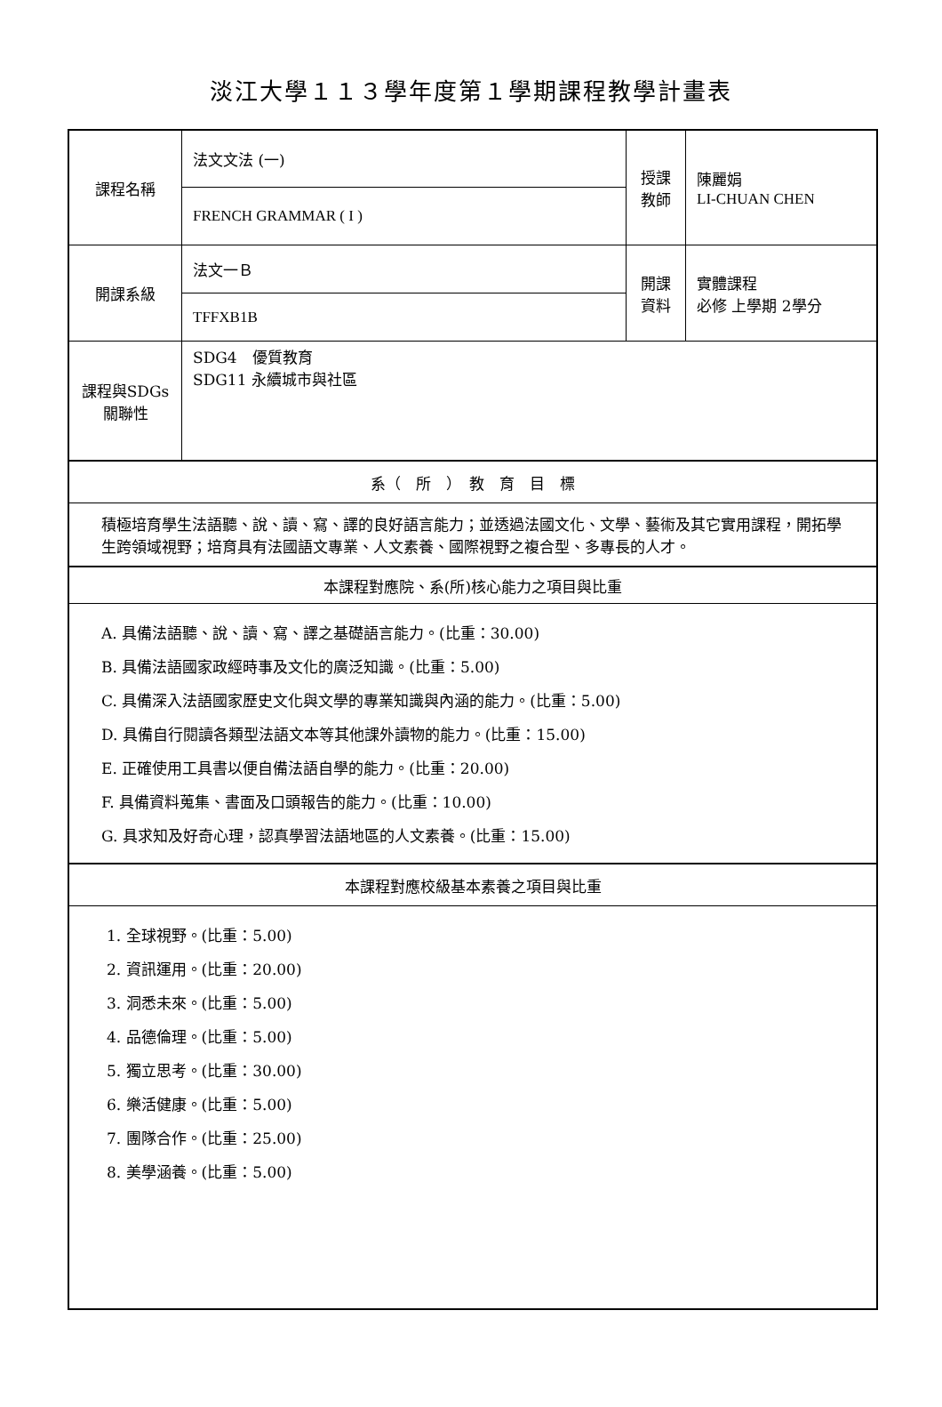淡江大學１１３學年度第１學期課程教學計畫表
| 課程名稱 | 法文文法 (一) | 授課 教師 | 陳麗娟 LI-CHUAN CHEN |
| | FRENCH GRAMMAR ( I ) | | |
| 開課系級 | 法文一Ｂ | 開課 資料 | 實體課程 必修 上學期 2學分 |
| | TFFXB1B | | |
| 課程與SDGs 關聯性 | SDG4 優質教育 SDG11 永續城市與社區 | | |
| 系（ 所 ） 教 育 目 標 | | | |
| 積極培育學生法語聽、說、讀、寫、譯的良好語言能力；並透過法國文化、文學、藝術及其它實用課程，開拓學生跨領域視野；培育具有法國語文專業、人文素養、國際視野之複合型、多專長的人才。 | | | |
| 本課程對應院、系(所)核心能力之項目與比重 | | | |
| A. 具備法語聽、說、讀、寫、譯之基礎語言能力。(比重：30.00) B. 具備法語國家政經時事及文化的廣泛知識。(比重：5.00) C. 具備深入法語國家歷史文化與文學的專業知識與內涵的能力。(比重：5.00) D. 具備自行閱讀各類型法語文本等其他課外讀物的能力。(比重：15.00) E. 正確使用工具書以便自備法語自學的能力。(比重：20.00) F. 具備資料蒐集、書面及口頭報告的能力。(比重：10.00) G. 具求知及好奇心理，認真學習法語地區的人文素養。(比重：15.00) | | | |
| 本課程對應校級基本素養之項目與比重 | | | |
| 1. 全球視野。(比重：5.00) 2. 資訊運用。(比重：20.00) 3. 洞悉未來。(比重：5.00) 4. 品德倫理。(比重：5.00) 5. 獨立思考。(比重：30.00) 6. 樂活健康。(比重：5.00) 7. 團隊合作。(比重：25.00) 8. 美學涵養。(比重：5.00) | | | |